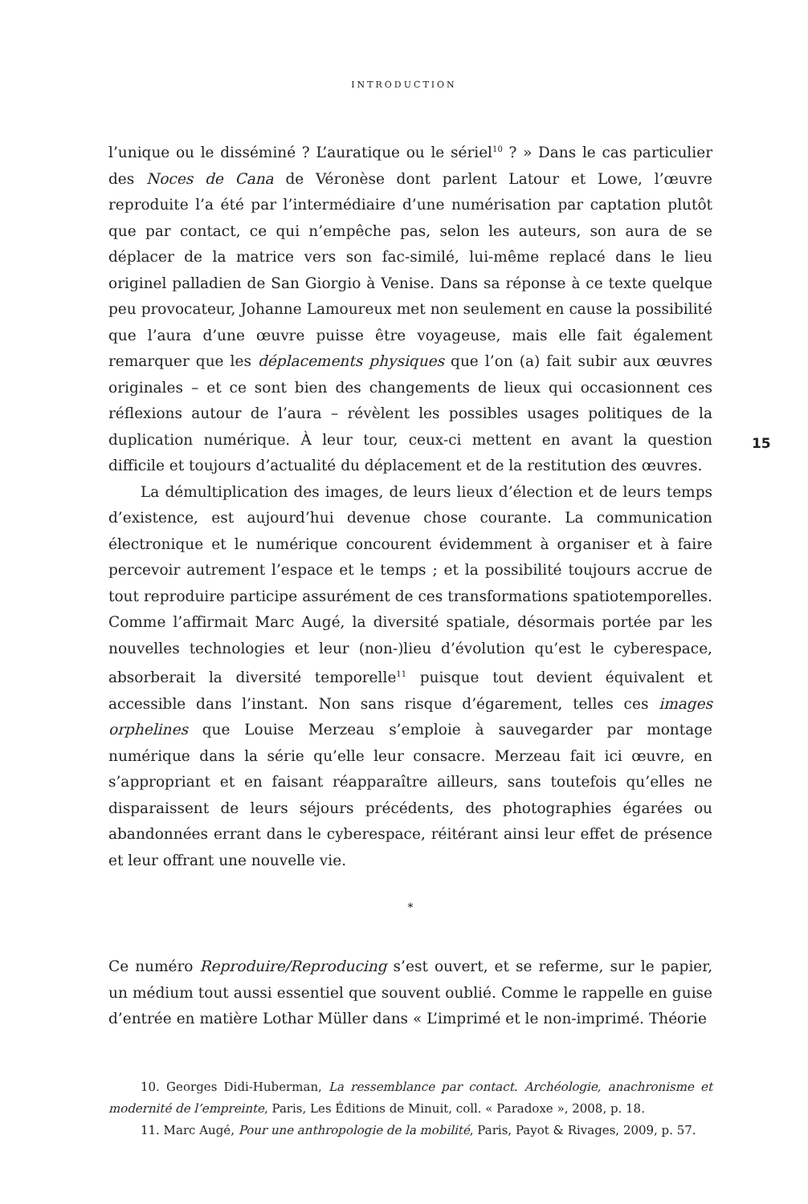INTRODUCTION
l’unique ou le disséminé ? L’auratique ou le sériel<sup>10</sup> ? » Dans le cas particulier des Noces de Cana de Véronèse dont parlent Latour et Lowe, l’œuvre reproduite l’a été par l’intermédiaire d’une numérisation par captation plutôt que par contact, ce qui n’empêche pas, selon les auteurs, son aura de se déplacer de la matrice vers son fac-similé, lui-même replacé dans le lieu originel palladien de San Giorgio à Venise. Dans sa réponse à ce texte quelque peu provocateur, Johanne Lamoureux met non seulement en cause la possibilité que l’aura d’une œuvre puisse être voyageuse, mais elle fait également remarquer que les déplacements physiques que l’on (a) fait subir aux œuvres originales – et ce sont bien des changements de lieux qui occasionnent ces réflexions autour de l’aura – révèlent les possibles usages politiques de la duplication numérique. À leur tour, ceux-ci mettent en avant la question difficile et toujours d’actualité du déplacement et de la restitution des œuvres.
La démultiplication des images, de leurs lieux d’élection et de leurs temps d’existence, est aujourd’hui devenue chose courante. La communication électronique et le numérique concourent évidemment à organiser et à faire percevoir autrement l’espace et le temps ; et la possibilité toujours accrue de tout reproduire participe assurément de ces transformations spatiotemporelles. Comme l’affirmait Marc Augé, la diversité spatiale, désormais portée par les nouvelles technologies et leur (non-)lieu d’évolution qu’est le cyberespace, absorberait la diversité temporelle<sup>11</sup> puisque tout devient équivalent et accessible dans l’instant. Non sans risque d’égarement, telles ces images orphelines que Louise Merzeau s’emploie à sauvegarder par montage numérique dans la série qu’elle leur consacre. Merzeau fait ici œuvre, en s’appropriant et en faisant réapparaître ailleurs, sans toutefois qu’elles ne disparaissent de leurs séjours précédents, des photographies égarées ou abandonnées errant dans le cyberespace, réitérant ainsi leur effet de présence et leur offrant une nouvelle vie.
*
Ce numéro Reproduire/Reproducing s’est ouvert, et se referme, sur le papier, un médium tout aussi essentiel que souvent oublié. Comme le rappelle en guise d’entrée en matière Lothar Müller dans « L’imprimé et le non-imprimé. Théorie
10. Georges Didi-Huberman, La ressemblance par contact. Archéologie, anachronisme et modernité de l’empreinte, Paris, Les Éditions de Minuit, coll. « Paradoxe », 2008, p. 18.
11. Marc Augé, Pour une anthropologie de la mobilité, Paris, Payot & Rivages, 2009, p. 57.
15